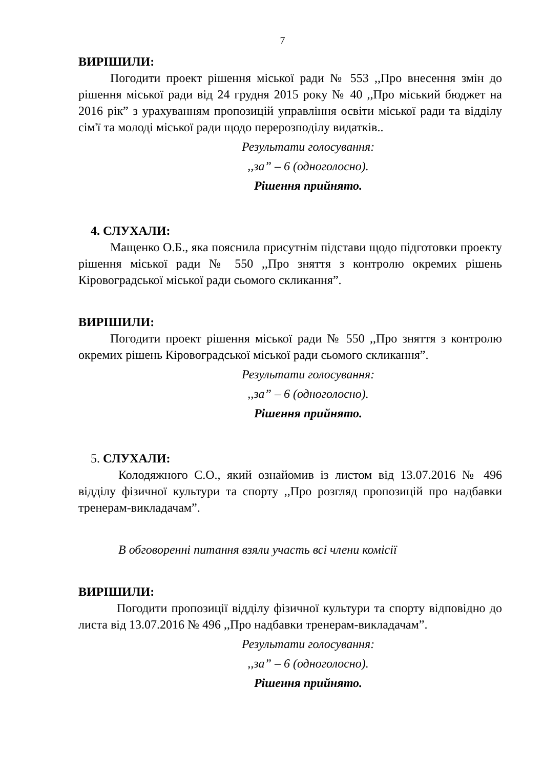7
ВИРІШИЛИ:
Погодити проект рішення міської ради № 553 ,,Про внесення змін до рішення міської ради від 24 грудня 2015 року № 40 ,,Про міський бюджет на 2016 рік” з урахуванням пропозицій управління освіти міської ради та відділу сім'ї та молоді міської ради щодо перерозподілу видатків..
Результати голосування:
,,за” – 6 (одноголосно).
Рішення прийнято.
4. СЛУХАЛИ:
Мащенко О.Б., яка пояснила присутнім підстави щодо підготовки проекту рішення міської ради № 550 ,,Про зняття з контролю окремих рішень Кіровоградської міської ради сьомого скликання”.
ВИРІШИЛИ:
Погодити проект рішення міської ради № 550 ,,Про зняття з контролю окремих рішень Кіровоградської міської ради сьомого скликання”.
Результати голосування:
,,за” – 6 (одноголосно).
Рішення прийнято.
5. СЛУХАЛИ:
Колодяжного С.О., який ознайомив із листом від 13.07.2016 № 496 відділу фізичної культури та спорту ,,Про розгляд пропозицій про надбавки тренерам-викладачам”.
В обговоренні питання взяли участь всі члени комісії
ВИРІШИЛИ:
Погодити пропозиції відділу фізичної культури та спорту відповідно до листа від 13.07.2016 № 496 ,,Про надбавки тренерам-викладачам”.
Результати голосування:
,,за” – 6 (одноголосно).
Рішення прийнято.